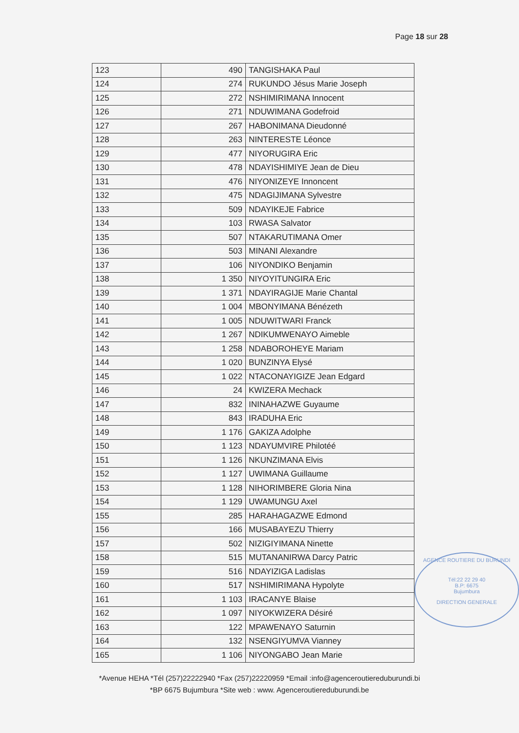Page 18 sur 28
| 123 | 490 | TANGISHAKA Paul |
| 124 | 274 | RUKUNDO Jésus Marie Joseph |
| 125 | 272 | NSHIMIRIMANA Innocent |
| 126 | 271 | NDUWIMANA Godefroid |
| 127 | 267 | HABONIMANA Dieudonné |
| 128 | 263 | NINTERESTE Léonce |
| 129 | 477 | NIYORUGIRA Eric |
| 130 | 478 | NDAYISHIMIYE Jean de Dieu |
| 131 | 476 | NIYONIZEYE Innoncent |
| 132 | 475 | NDAGIJIMANA Sylvestre |
| 133 | 509 | NDAYIKEJE Fabrice |
| 134 | 103 | RWASA Salvator |
| 135 | 507 | NTAKARUTIMANA Omer |
| 136 | 503 | MINANI Alexandre |
| 137 | 106 | NIYONDIKO Benjamin |
| 138 | 1 350 | NIYOYITUNGIRA Eric |
| 139 | 1 371 | NDAYIRAGIJE Marie Chantal |
| 140 | 1 004 | MBONYIMANA Bénézeth |
| 141 | 1 005 | NDUWITWARI Franck |
| 142 | 1 267 | NDIKUMWENAYO Aimeble |
| 143 | 1 258 | NDABOROHEYE Mariam |
| 144 | 1 020 | BUNZINYA Elysé |
| 145 | 1 022 | NTACONAYIGIZE Jean Edgard |
| 146 | 24 | KWIZERA Mechack |
| 147 | 832 | ININAHAZWE Guyaume |
| 148 | 843 | IRADUHA Eric |
| 149 | 1 176 | GAKIZA Adolphe |
| 150 | 1 123 | NDAYUMVIRE Philotéé |
| 151 | 1 126 | NKUNZIMANA Elvis |
| 152 | 1 127 | UWIMANA Guillaume |
| 153 | 1 128 | NIHORIMBERE Gloria Nina |
| 154 | 1 129 | UWAMUNGU Axel |
| 155 | 285 | HARAHAGAZWE Edmond |
| 156 | 166 | MUSABAYEZU Thierry |
| 157 | 502 | NIZIGIYIMANA Ninette |
| 158 | 515 | MUTANANIRWA Darcy Patric |
| 159 | 516 | NDAYIZIGA Ladislas |
| 160 | 517 | NSHIMIRIMANA Hypolyte |
| 161 | 1 103 | IRACANYE Blaise |
| 162 | 1 097 | NIYOKWIZERA Désiré |
| 163 | 122 | MPAWENAYO Saturnin |
| 164 | 132 | NSENGIYUMVA Vianney |
| 165 | 1 106 | NIYONGABO Jean Marie |
AGENCE ROUTIERE DU BURUNDI
Tél:22 22 29 40
B.P: 6675
Bujumbura
DIRECTION GENERALE
*Avenue HEHA *Tél (257)22222940 *Fax (257)22220959 *Email :info@agenceroutiereduburundi.bi
*BP 6675 Bujumbura *Site web : www. Agenceroutiereduburundi.be